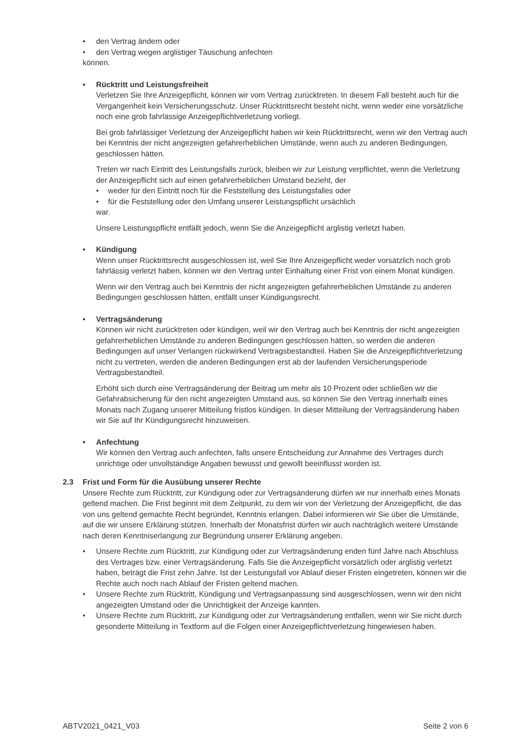• den Vertrag ändern oder
• den Vertrag wegen arglistiger Täuschung anfechten
können.
• Rücktritt und Leistungsfreiheit
Verletzen Sie Ihre Anzeigepflicht, können wir vom Vertrag zurücktreten. In diesem Fall besteht auch für die Vergangenheit kein Versicherungsschutz. Unser Rücktrittsrecht besteht nicht, wenn weder eine vorsätzliche noch eine grob fahrlässige Anzeigepflichtverletzung vorliegt.
Bei grob fahrlässiger Verletzung der Anzeigepflicht haben wir kein Rücktrittsrecht, wenn wir den Vertrag auch bei Kenntnis der nicht angezeigten gefahrerheblichen Umstände, wenn auch zu anderen Bedingungen, geschlossen hätten.
Treten wir nach Eintritt des Leistungsfalls zurück, bleiben wir zur Leistung verpflichtet, wenn die Verletzung der Anzeigepflicht sich auf einen gefahrerheblichen Umstand bezieht, der
• weder für den Eintritt noch für die Feststellung des Leistungsfalles oder
• für die Feststellung oder den Umfang unserer Leistungspflicht ursächlich
war.
Unsere Leistungspflicht entfällt jedoch, wenn Sie die Anzeigepflicht arglistig verletzt haben.
• Kündigung
Wenn unser Rücktrittsrecht ausgeschlossen ist, weil Sie Ihre Anzeigepflicht weder vorsätzlich noch grob fahrlässig verletzt haben, können wir den Vertrag unter Einhaltung einer Frist von einem Monat kündigen.
Wenn wir den Vertrag auch bei Kenntnis der nicht angezeigten gefahrerheblichen Umstände zu anderen Bedingungen geschlossen hätten, entfällt unser Kündigungsrecht.
• Vertragsänderung
Können wir nicht zurücktreten oder kündigen, weil wir den Vertrag auch bei Kenntnis der nicht angezeigten gefahrerheblichen Umstände zu anderen Bedingungen geschlossen hätten, so werden die anderen Bedingungen auf unser Verlangen rückwirkend Vertragsbestandteil. Haben Sie die Anzeigepflichtverletzung nicht zu vertreten, werden die anderen Bedingungen erst ab der laufenden Versicherungsperiode Vertragsbestandteil.
Erhöht sich durch eine Vertragsänderung der Beitrag um mehr als 10 Prozent oder schließen wir die Gefahrabsicherung für den nicht angezeigten Umstand aus, so können Sie den Vertrag innerhalb eines Monats nach Zugang unserer Mitteilung fristlos kündigen. In dieser Mitteilung der Vertragsänderung haben wir Sie auf Ihr Kündigungsrecht hinzuweisen.
• Anfechtung
Wir können den Vertrag auch anfechten, falls unsere Entscheidung zur Annahme des Vertrages durch unrichtige oder unvollständige Angaben bewusst und gewollt beeinflusst worden ist.
2.3 Frist und Form für die Ausübung unserer Rechte
Unsere Rechte zum Rücktritt, zur Kündigung oder zur Vertragsänderung dürfen wir nur innerhalb eines Monats geltend machen. Die Frist beginnt mit dem Zeitpunkt, zu dem wir von der Verletzung der Anzeigepflicht, die das von uns geltend gemachte Recht begründet, Kenntnis erlangen. Dabei informieren wir Sie über die Umstände, auf die wir unsere Erklärung stützen. Innerhalb der Monatsfrist dürfen wir auch nachträglich weitere Umstände nach deren Kenntniserlangung zur Begründung unserer Erklärung angeben.
• Unsere Rechte zum Rücktritt, zur Kündigung oder zur Vertragsänderung enden fünf Jahre nach Abschluss des Vertrages bzw. einer Vertragsänderung. Falls Sie die Anzeigepflicht vorsätzlich oder arglistig verletzt haben, beträgt die Frist zehn Jahre. Ist der Leistungsfall vor Ablauf dieser Fristen eingetreten, können wir die Rechte auch noch nach Ablauf der Fristen geltend machen.
• Unsere Rechte zum Rücktritt, Kündigung und Vertragsanpassung sind ausgeschlossen, wenn wir den nicht angezeigten Umstand oder die Unrichtigkeit der Anzeige kannten.
• Unsere Rechte zum Rücktritt, zur Kündigung oder zur Vertragsänderung entfallen, wenn wir Sie nicht durch gesonderte Mitteilung in Textform auf die Folgen einer Anzeigepflichtverletzung hingewiesen haben.
ABTV2021_0421_V03 Seite 2 von 6